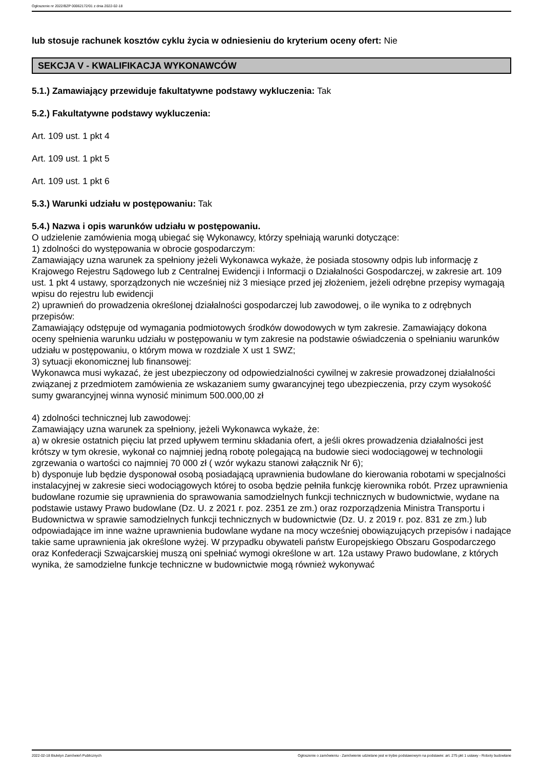Ogłoszenie nr 2022/BZP 00062172/01 z dnia 2022-02-18
lub stosuje rachunek kosztów cyklu życia w odniesieniu do kryterium oceny ofert: Nie
SEKCJA V - KWALIFIKACJA WYKONAWCÓW
5.1.) Zamawiający przewiduje fakultatywne podstawy wykluczenia: Tak
5.2.) Fakultatywne podstawy wykluczenia:
Art. 109 ust. 1 pkt 4
Art. 109 ust. 1 pkt 5
Art. 109 ust. 1 pkt 6
5.3.) Warunki udziału w postępowaniu: Tak
5.4.) Nazwa i opis warunków udziału w postępowaniu.
O udzielenie zamówienia mogą ubiegać się Wykonawcy, którzy spełniają warunki dotyczące:
1) zdolności do występowania w obrocie gospodarczym:
Zamawiający uzna warunek za spełniony jeżeli Wykonawca wykaże, że posiada stosowny odpis lub informację z Krajowego Rejestru Sądowego lub z Centralnej Ewidencji i Informacji o Działalności Gospodarczej, w zakresie art. 109 ust. 1 pkt 4 ustawy, sporządzonych nie wcześniej niż 3 miesiące przed jej złożeniem, jeżeli odrębne przepisy wymagają wpisu do rejestru lub ewidencji
2) uprawnień do prowadzenia określonej działalności gospodarczej lub zawodowej, o ile wynika to z odrębnych przepisów:
Zamawiający odstępuje od wymagania podmiotowych środków dowodowych w tym zakresie. Zamawiający dokona oceny spełnienia warunku udziału w postępowaniu w tym zakresie na podstawie oświadczenia o spełnianiu warunków udziału w postępowaniu, o którym mowa w rozdziale X ust 1 SWZ;
3) sytuacji ekonomicznej lub finansowej:
Wykonawca musi wykazać, że jest ubezpieczony od odpowiedzialności cywilnej w zakresie prowadzonej działalności związanej z przedmiotem zamówienia ze wskazaniem sumy gwarancyjnej tego ubezpieczenia, przy czym wysokość sumy gwarancyjnej winna wynosić minimum 500.000,00 zł
4) zdolności technicznej lub zawodowej:
Zamawiający uzna warunek za spełniony, jeżeli Wykonawca wykaże, że:
a) w okresie ostatnich pięciu lat przed upływem terminu składania ofert, a jeśli okres prowadzenia działalności jest krótszy w tym okresie, wykonał co najmniej jedną robotę polegającą na budowie sieci wodociągowej w technologii zgrzewania o wartości co najmniej 70 000 zł ( wzór wykazu stanowi załącznik Nr 6);
b) dysponuje lub będzie dysponował osobą posiadającą uprawnienia budowlane do kierowania robotami w specjalności instalacyjnej w zakresie sieci wodociągowych której to osoba będzie pełniła funkcję kierownika robót. Przez uprawnienia budowlane rozumie się uprawnienia do sprawowania samodzielnych funkcji technicznych w budownictwie, wydane na podstawie ustawy Prawo budowlane (Dz. U. z 2021 r. poz. 2351 ze zm.) oraz rozporządzenia Ministra Transportu i Budownictwa w sprawie samodzielnych funkcji technicznych w budownictwie (Dz. U. z 2019 r. poz. 831 ze zm.) lub odpowiadające im inne ważne uprawnienia budowlane wydane na mocy wcześniej obowiązujących przepisów i nadające takie same uprawnienia jak określone wyżej. W przypadku obywateli państw Europejskiego Obszaru Gospodarczego oraz Konfederacji Szwajcarskiej muszą oni spełniać wymogi określone w art. 12a ustawy Prawo budowlane, z których wynika, że samodzielne funkcje techniczne w budownictwie mogą również wykonywać
2022-02-18 Biuletyn Zamówień Publicznych Ogłoszenie o zamówieniu - Zamówienie udzielane jest w trybie podstawowym na podstawie: art. 275 pkt 1 ustawy - Roboty budowlane